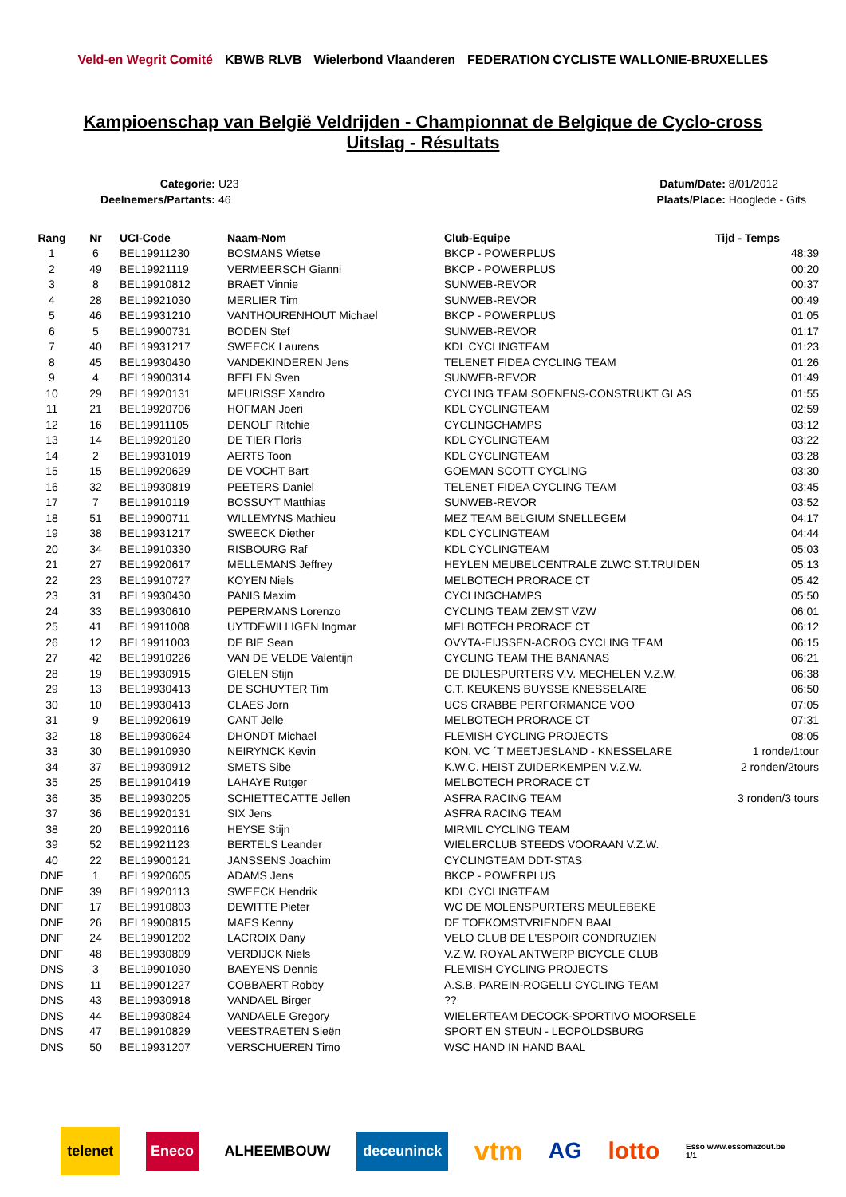Veld-en Wegrit Comité KBWB RLVB Wielerbond Vlaanderen FEDERATION CYCLISTE WALLONIE-BRUXELLES
Kampioenschap van België Veldrijden - Championnat de Belgique de Cyclo-cross
Uitslag - Résultats
Categorie: U23
Deelnemers/Partants: 46
Datum/Date: 8/01/2012
Plaats/Place: Hooglede - Gits
| Rang | Nr | UCI-Code | Naam-Nom | Club-Equipe | Tijd - Temps |
| --- | --- | --- | --- | --- | --- |
| 1 | 6 | BEL19911230 | BOSMANS Wietse | BKCP - POWERPLUS | 48:39 |
| 2 | 49 | BEL19921119 | VERMEERSCH Gianni | BKCP - POWERPLUS | 00:20 |
| 3 | 8 | BEL19910812 | BRAET Vinnie | SUNWEB-REVOR | 00:37 |
| 4 | 28 | BEL19921030 | MERLIER Tim | SUNWEB-REVOR | 00:49 |
| 5 | 46 | BEL19931210 | VANTHOURENHOUT Michael | BKCP - POWERPLUS | 01:05 |
| 6 | 5 | BEL19900731 | BODEN Stef | SUNWEB-REVOR | 01:17 |
| 7 | 40 | BEL19931217 | SWEECK Laurens | KDL CYCLINGTEAM | 01:23 |
| 8 | 45 | BEL19930430 | VANDEKINDEREN Jens | TELENET FIDEA CYCLING TEAM | 01:26 |
| 9 | 4 | BEL19900314 | BEELEN Sven | SUNWEB-REVOR | 01:49 |
| 10 | 29 | BEL19920131 | MEURISSE Xandro | CYCLING TEAM SOENENS-CONSTRUKT GLAS | 01:55 |
| 11 | 21 | BEL19920706 | HOFMAN Joeri | KDL CYCLINGTEAM | 02:59 |
| 12 | 16 | BEL19911105 | DENOLF Ritchie | CYCLINGCHAMPS | 03:12 |
| 13 | 14 | BEL19920120 | DE TIER Floris | KDL CYCLINGTEAM | 03:22 |
| 14 | 2 | BEL19931019 | AERTS Toon | KDL CYCLINGTEAM | 03:28 |
| 15 | 15 | BEL19920629 | DE VOCHT Bart | GOEMAN SCOTT CYCLING | 03:30 |
| 16 | 32 | BEL19930819 | PEETERS Daniel | TELENET FIDEA CYCLING TEAM | 03:45 |
| 17 | 7 | BEL19910119 | BOSSUYT Matthias | SUNWEB-REVOR | 03:52 |
| 18 | 51 | BEL19900711 | WILLEMYNS Mathieu | MEZ TEAM BELGIUM SNELLEGEM | 04:17 |
| 19 | 38 | BEL19931217 | SWEECK Diether | KDL CYCLINGTEAM | 04:44 |
| 20 | 34 | BEL19910330 | RISBOURG Raf | KDL CYCLINGTEAM | 05:03 |
| 21 | 27 | BEL19920617 | MELLEMANS Jeffrey | HEYLEN MEUBELCENTRALE ZLWC ST.TRUIDEN | 05:13 |
| 22 | 23 | BEL19910727 | KOYEN Niels | MELBOTECH PRORACE CT | 05:42 |
| 23 | 31 | BEL19930430 | PANIS Maxim | CYCLINGCHAMPS | 05:50 |
| 24 | 33 | BEL19930610 | PEPERMANS Lorenzo | CYCLING TEAM ZEMST VZW | 06:01 |
| 25 | 41 | BEL19911008 | UYTDEWILLIGEN Ingmar | MELBOTECH PRORACE CT | 06:12 |
| 26 | 12 | BEL19911003 | DE BIE Sean | OVYTA-EIJSSEN-ACROG CYCLING TEAM | 06:15 |
| 27 | 42 | BEL19910226 | VAN DE VELDE Valentijn | CYCLING TEAM THE BANANAS | 06:21 |
| 28 | 19 | BEL19930915 | GIELEN Stijn | DE DIJLESPURTERS V.V. MECHELEN V.Z.W. | 06:38 |
| 29 | 13 | BEL19930413 | DE SCHUYTER Tim | C.T. KEUKENS BUYSSE KNESSELARE | 06:50 |
| 30 | 10 | BEL19930413 | CLAES Jorn | UCS CRABBE PERFORMANCE VOO | 07:05 |
| 31 | 9 | BEL19920619 | CANT Jelle | MELBOTECH PRORACE CT | 07:31 |
| 32 | 18 | BEL19930624 | DHONDT Michael | FLEMISH CYCLING PROJECTS | 08:05 |
| 33 | 30 | BEL19910930 | NEIRYNCK Kevin | KON. VC ´T MEETJESLAND - KNESSELARE | 1 ronde/1tour |
| 34 | 37 | BEL19930912 | SMETS Sibe | K.W.C. HEIST ZUIDERKEMPEN V.Z.W. | 2 ronden/2tours |
| 35 | 25 | BEL19910419 | LAHAYE Rutger | MELBOTECH PRORACE CT | |
| 36 | 35 | BEL19930205 | SCHIETTECATTE Jellen | ASFRA RACING TEAM | 3 ronden/3 tours |
| 37 | 36 | BEL19920131 | SIX Jens | ASFRA RACING TEAM | |
| 38 | 20 | BEL19920116 | HEYSE Stijn | MIRMIL CYCLING TEAM | |
| 39 | 52 | BEL19921123 | BERTELS Leander | WIELERCLUB STEEDS VOORAAN V.Z.W. | |
| 40 | 22 | BEL19900121 | JANSSENS Joachim | CYCLINGTEAM DDT-STAS | |
| DNF | 1 | BEL19920605 | ADAMS Jens | BKCP - POWERPLUS | |
| DNF | 39 | BEL19920113 | SWEECK Hendrik | KDL CYCLINGTEAM | |
| DNF | 17 | BEL19910803 | DEWITTE Pieter | WC DE MOLENSPURTERS MEULEBEKE | |
| DNF | 26 | BEL19900815 | MAES Kenny | DE TOEKOMSTVRIENDEN BAAL | |
| DNF | 24 | BEL19901202 | LACROIX Dany | VELO CLUB DE L'ESPOIR CONDRUZIEN | |
| DNF | 48 | BEL19930809 | VERDIJCK Niels | V.Z.W. ROYAL ANTWERP BICYCLE CLUB | |
| DNS | 3 | BEL19901030 | BAEYENS Dennis | FLEMISH CYCLING PROJECTS | |
| DNS | 11 | BEL19901227 | COBBAERT Robby | A.S.B. PAREIN-ROGELLI CYCLING TEAM | |
| DNS | 43 | BEL19930918 | VANDAEL Birger | ?? | |
| DNS | 44 | BEL19930824 | VANDAELE Gregory | WIELERTEAM DECOCK-SPORTIVO MOORSELE | |
| DNS | 47 | BEL19910829 | VEESTRAETEN Sieën | SPORT EN STEUN - LEOPOLDSBURG | |
| DNS | 50 | BEL19931207 | VERSCHUEREN Timo | WSC HAND IN HAND BAAL | |
telenet Eneco ALHEEMBOUW deceuninck vtm AG lotto Esso www.essomazout.be
1/1